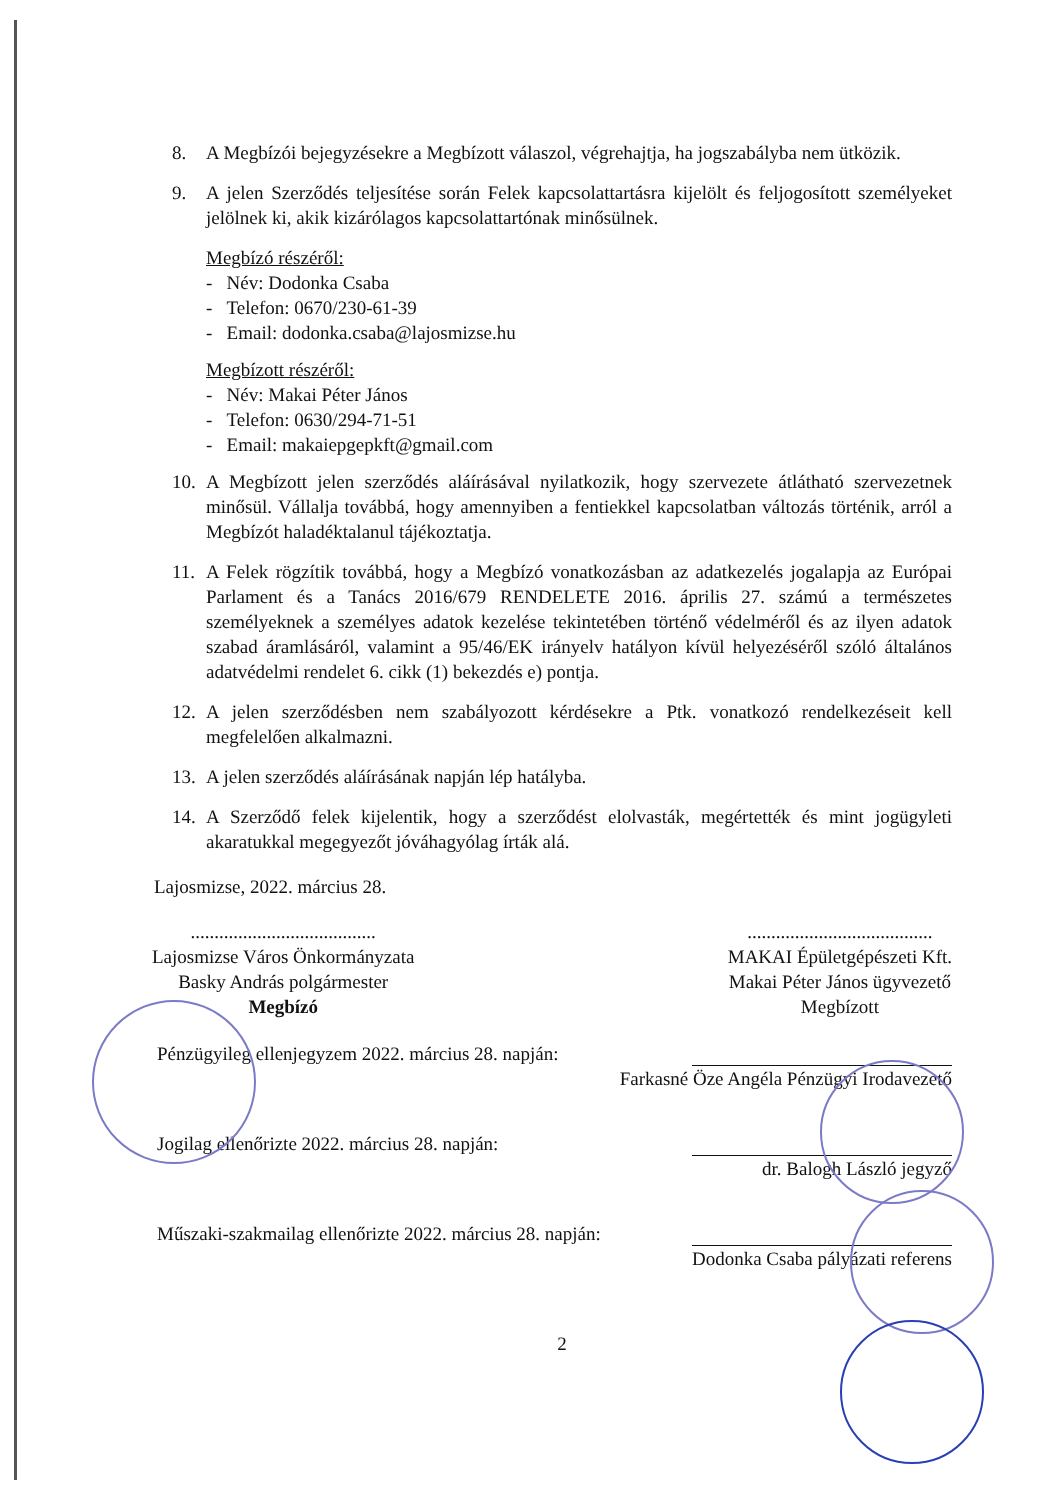8. A Megbízói bejegyzésekre a Megbízott válaszol, végrehajtja, ha jogszabályba nem ütközik.
9. A jelen Szerződés teljesítése során Felek kapcsolattartásra kijelölt és feljogosított személyeket jelölnek ki, akik kizárólagos kapcsolattartónak minősülnek.
Megbízó részéről:
- Név: Dodonka Csaba
- Telefon: 0670/230-61-39
- Email: dodonka.csaba@lajosmizse.hu
Megbízott részéről:
- Név: Makai Péter János
- Telefon: 0630/294-71-51
- Email: makaiepgepkft@gmail.com
10. A Megbízott jelen szerződés aláírásával nyilatkozik, hogy szervezete átlátható szervezetnek minősül. Vállalja továbbá, hogy amennyiben a fentiekkel kapcsolatban változás történik, arról a Megbízót haladéktalanul tájékoztatja.
11. A Felek rögzítik továbbá, hogy a Megbízó vonatkozásban az adatkezelés jogalapja az Európai Parlament és a Tanács 2016/679 RENDELETE 2016. április 27. számú a természetes személyeknek a személyes adatok kezelése tekintetében történő védelméről és az ilyen adatok szabad áramlásáról, valamint a 95/46/EK irányelv hatályon kívül helyezéséről szóló általános adatvédelmi rendelet 6. cikk (1) bekezdés e) pontja.
12. A jelen szerződésben nem szabályozott kérdésekre a Ptk. vonatkozó rendelkezéseit kell megfelelően alkalmazni.
13. A jelen szerződés aláírásának napján lép hatályba.
14. A Szerződő felek kijelentik, hogy a szerződést elolvasták, megértették és mint jogügyleti akaratukkal megegyezőt jóváhagyólag írták alá.
Lajosmizse, 2022. március 28.
.......................................
Lajosmizse Város Önkormányzata
Basky András polgármester
Megbízó
.......................................
MAKAI Épületgépészeti Kft.
Makai Péter János ügyvezető
Megbízott
Pénzügyileg ellenjegyzem 2022. március 28. napján:
Farkasné Öze Angéla Pénzügyi Irodavezető
Jogilag ellenőrizte 2022. március 28. napján:
dr. Balogh László jegyző
Műszaki-szakmailag ellenőrizte 2022. március 28. napján:
Dodonka Csaba pályázati referens
2